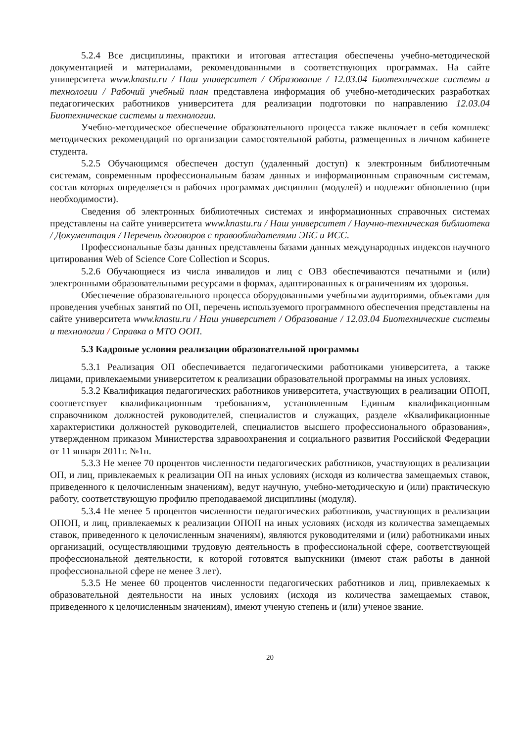5.2.4 Все дисциплины, практики и итоговая аттестация обеспечены учебно-методической документацией и материалами, рекомендованными в соответствующих программах. На сайте университета www.knastu.ru / Наш университет / Образование / 12.03.04 Биотехнические системы и технологии / Рабочий учебный план представлена информация об учебно-методических разработках педагогических работников университета для реализации подготовки по направлению 12.03.04 Биотехнические системы и технологии.
Учебно-методическое обеспечение образовательного процесса также включает в себя комплекс методических рекомендаций по организации самостоятельной работы, размещенных в личном кабинете студента.
5.2.5 Обучающимся обеспечен доступ (удаленный доступ) к электронным библиотечным системам, современным профессиональным базам данных и информационным справочным системам, состав которых определяется в рабочих программах дисциплин (модулей) и подлежит обновлению (при необходимости).
Сведения об электронных библиотечных системах и информационных справочных системах представлены на сайте университета www.knastu.ru / Наш университет / Научно-техническая библиотека / Документация / Перечень договоров с правообладателями ЭБС и ИСС.
Профессиональные базы данных представлены базами данных международных индексов научного цитирования Web of Science Core Collection и Scopus.
5.2.6 Обучающиеся из числа инвалидов и лиц с ОВЗ обеспечиваются печатными и (или) электронными образовательными ресурсами в формах, адаптированных к ограничениям их здоровья.
Обеспечение образовательного процесса оборудованными учебными аудиториями, объектами для проведения учебных занятий по ОП, перечень используемого программного обеспечения представлены на сайте университета www.knastu.ru / Наш университет / Образование / 12.03.04 Биотехнические системы и технологии / Справка о МТО ООП.
5.3 Кадровые условия реализации образовательной программы
5.3.1 Реализация ОП обеспечивается педагогическими работниками университета, а также лицами, привлекаемыми университетом к реализации образовательной программы на иных условиях.
5.3.2 Квалификация педагогических работников университета, участвующих в реализации ОПОП, соответствует квалификационным требованиям, установленным Единым квалификационным справочником должностей руководителей, специалистов и служащих, разделе «Квалификационные характеристики должностей руководителей, специалистов высшего профессионального образования», утвержденном приказом Министерства здравоохранения и социального развития Российской Федерации от 11 января 2011г. №1н.
5.3.3 Не менее 70 процентов численности педагогических работников, участвующих в реализации ОП, и лиц, привлекаемых к реализации ОП на иных условиях (исходя из количества замещаемых ставок, приведенного к целочисленным значениям), ведут научную, учебно-методическую и (или) практическую работу, соответствующую профилю преподаваемой дисциплины (модуля).
5.3.4 Не менее 5 процентов численности педагогических работников, участвующих в реализации ОПОП, и лиц, привлекаемых к реализации ОПОП на иных условиях (исходя из количества замещаемых ставок, приведенного к целочисленным значениям), являются руководителями и (или) работниками иных организаций, осуществляющими трудовую деятельность в профессиональной сфере, соответствующей профессиональной деятельности, к которой готовятся выпускники (имеют стаж работы в данной профессиональной сфере не менее 3 лет).
5.3.5 Не менее 60 процентов численности педагогических работников и лиц, привлекаемых к образовательной деятельности на иных условиях (исходя из количества замещаемых ставок, приведенного к целочисленным значениям), имеют ученую степень и (или) ученое звание.
20